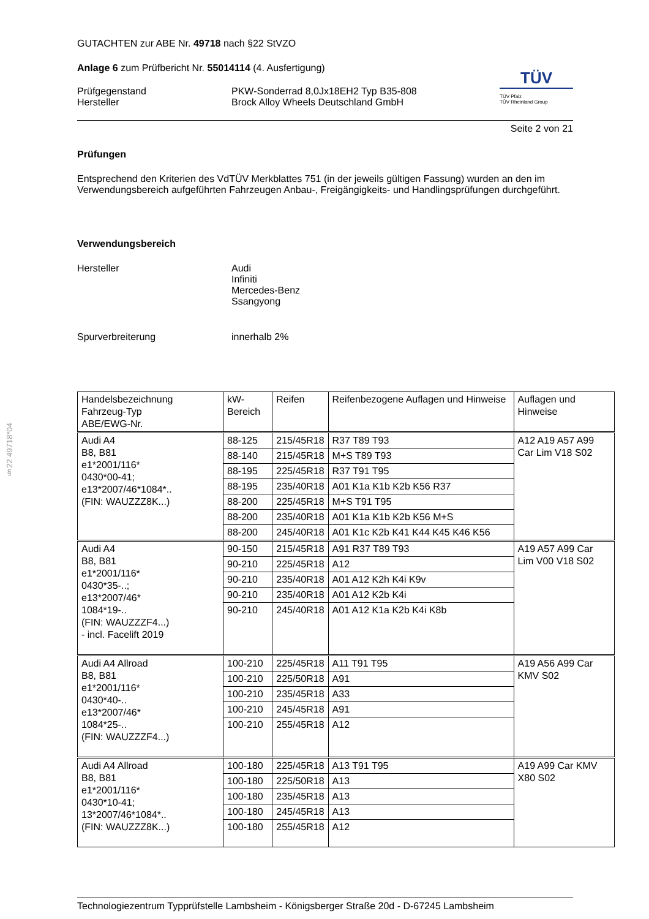§22 49718*04
TÜV
TÜV Pfalz
TÜV Rheinland Group
GUTACHTEN zur ABE Nr. 49718 nach §22 StVZO
Anlage 6 zum Prüfbericht Nr. 55014114 (4. Ausfertigung)
Prüfgegenstand
Hersteller
PKW-Sonderrad 8,0Jx18EH2 Typ B35-808
Brock Alloy Wheels Deutschland GmbH
Seite 2 von 21
Prüfungen
Entsprechend den Kriterien des VdTÜV Merkblattes 751 (in der jeweils gültigen Fassung) wurden an den im Verwendungsbereich aufgeführten Fahrzeugen Anbau-, Freigängigkeits- und Handlingsprüfungen durchgeführt.
Verwendungsbereich
Hersteller Audi
Infiniti
Mercedes-Benz
Ssangyong
Spurverbreiterung innerhalb 2%
| Handelsbezeichnung Fahrzeug-Typ ABE/EWG-Nr. | kW-Bereich | Reifen | Reifenbezogene Auflagen und Hinweise | Auflagen und Hinweise |
| --- | --- | --- | --- | --- |
| Audi A4 B8, B81 e1*2001/116* 0430*00-41; e13*2007/46*1084*.. (FIN: WAUZZZ8K...) | 88-125 | 215/45R18 | R37 T89 T93 | A12 A19 A57 A99 Car Lim V18 S02 |
| | 88-140 | 215/45R18 | M+S T89 T93 | |
| | 88-195 | 225/45R18 | R37 T91 T95 | |
| | 88-195 | 235/40R18 | A01 K1a K1b K2b K56 R37 | |
| | 88-200 | 225/45R18 | M+S T91 T95 | |
| | 88-200 | 235/40R18 | A01 K1a K1b K2b K56 M+S | |
| | 88-200 | 245/40R18 | A01 K1c K2b K41 K44 K45 K46 K56 | |
| Audi A4 B8, B81 e1*2001/116* 0430*35-..; e13*2007/46* 1084*19-.. (FIN: WAUZZZF4...) - incl. Facelift 2019 | 90-150 | 215/45R18 | A91 R37 T89 T93 | A19 A57 A99 Car Lim V00 V18 S02 |
| | 90-210 | 225/45R18 | A12 | |
| | 90-210 | 235/40R18 | A01 A12 K2h K4i K9v | |
| | 90-210 | 235/40R18 | A01 A12 K2b K4i | |
| | 90-210 | 245/40R18 | A01 A12 K1a K2b K4i K8b | |
| Audi A4 Allroad B8, B81 e1*2001/116* 0430*40-.. e13*2007/46* 1084*25-.. (FIN: WAUZZZF4...) | 100-210 | 225/45R18 | A11 T91 T95 | A19 A56 A99 Car KMV S02 |
| | 100-210 | 225/50R18 | A91 | |
| | 100-210 | 235/45R18 | A33 | |
| | 100-210 | 245/45R18 | A91 | |
| | 100-210 | 255/45R18 | A12 | |
| Audi A4 Allroad B8, B81 e1*2001/116* 0430*10-41; 13*2007/46*1084*.. (FIN: WAUZZZ8K...) | 100-180 | 225/45R18 | A13 T91 T95 | A19 A99 Car KMV X80 S02 |
| | 100-180 | 225/50R18 | A13 | |
| | 100-180 | 235/45R18 | A13 | |
| | 100-180 | 245/45R18 | A13 | |
| | 100-180 | 255/45R18 | A12 | |
Technologiezentrum Typprüfstelle Lambsheim - Königsberger Straße 20d - D-67245 Lambsheim